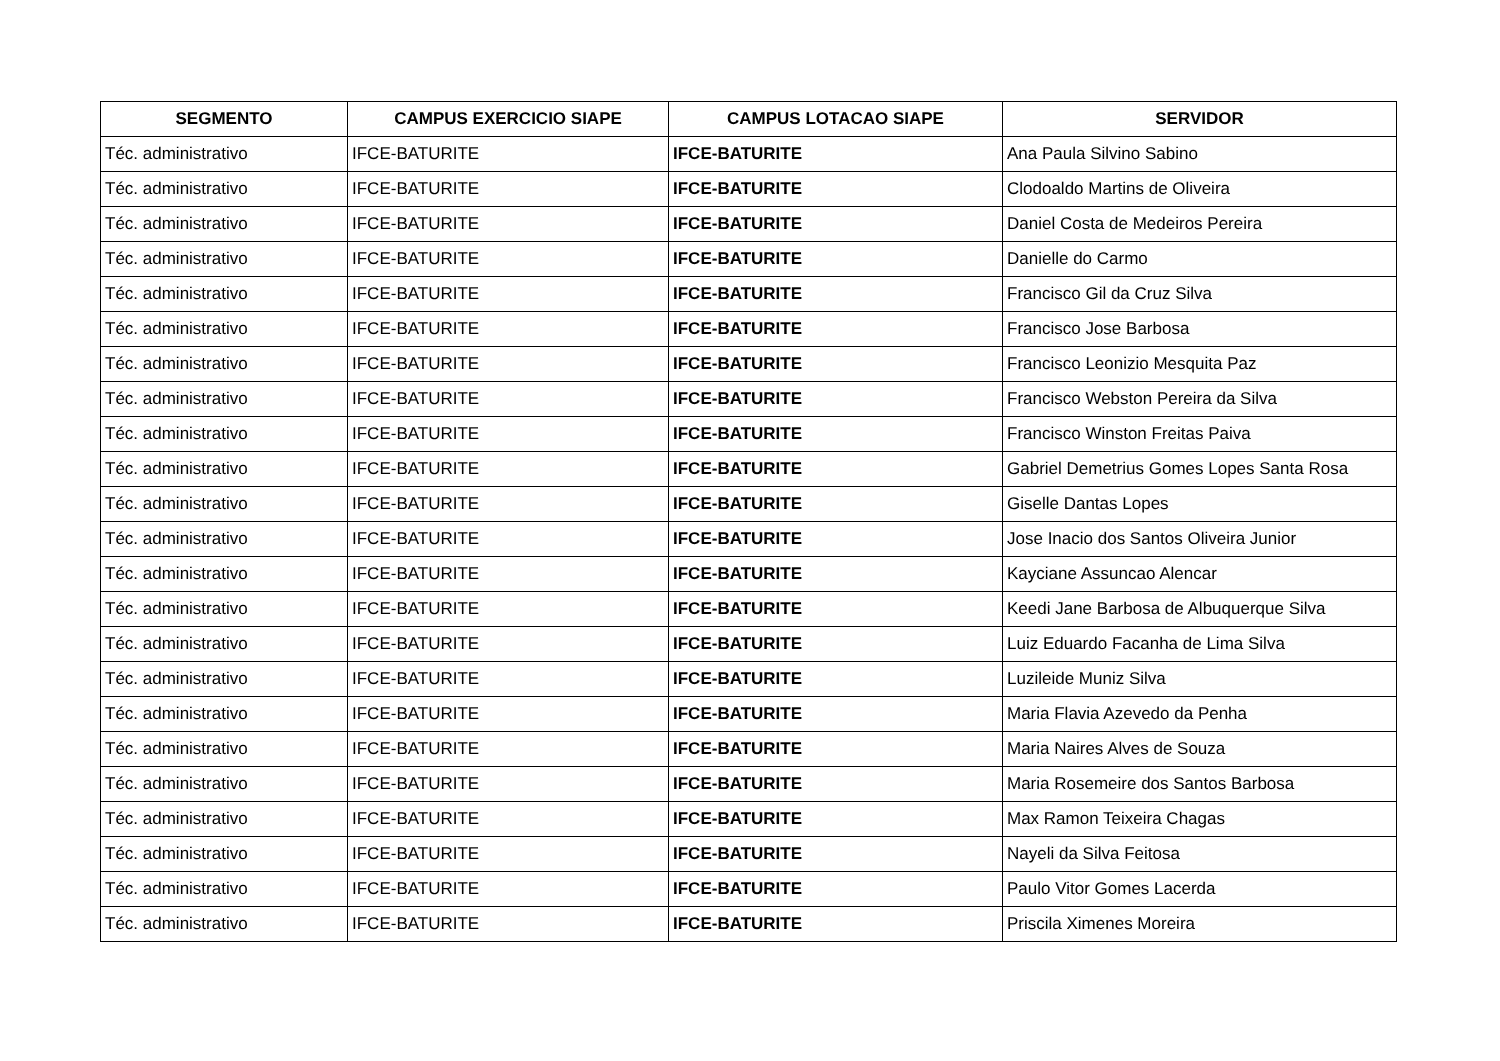| SEGMENTO | CAMPUS EXERCICIO SIAPE | CAMPUS LOTACAO SIAPE | SERVIDOR |
| --- | --- | --- | --- |
| Téc. administrativo | IFCE-BATURITE | IFCE-BATURITE | Ana Paula Silvino Sabino |
| Téc. administrativo | IFCE-BATURITE | IFCE-BATURITE | Clodoaldo Martins de Oliveira |
| Téc. administrativo | IFCE-BATURITE | IFCE-BATURITE | Daniel Costa de Medeiros Pereira |
| Téc. administrativo | IFCE-BATURITE | IFCE-BATURITE | Danielle do Carmo |
| Téc. administrativo | IFCE-BATURITE | IFCE-BATURITE | Francisco Gil da Cruz Silva |
| Téc. administrativo | IFCE-BATURITE | IFCE-BATURITE | Francisco Jose Barbosa |
| Téc. administrativo | IFCE-BATURITE | IFCE-BATURITE | Francisco Leonizio Mesquita Paz |
| Téc. administrativo | IFCE-BATURITE | IFCE-BATURITE | Francisco Webston Pereira da Silva |
| Téc. administrativo | IFCE-BATURITE | IFCE-BATURITE | Francisco Winston Freitas Paiva |
| Téc. administrativo | IFCE-BATURITE | IFCE-BATURITE | Gabriel Demetrius Gomes Lopes Santa Rosa |
| Téc. administrativo | IFCE-BATURITE | IFCE-BATURITE | Giselle Dantas Lopes |
| Téc. administrativo | IFCE-BATURITE | IFCE-BATURITE | Jose Inacio dos Santos Oliveira Junior |
| Téc. administrativo | IFCE-BATURITE | IFCE-BATURITE | Kayciane Assuncao Alencar |
| Téc. administrativo | IFCE-BATURITE | IFCE-BATURITE | Keedi Jane Barbosa de Albuquerque Silva |
| Téc. administrativo | IFCE-BATURITE | IFCE-BATURITE | Luiz Eduardo Facanha de Lima Silva |
| Téc. administrativo | IFCE-BATURITE | IFCE-BATURITE | Luzileide Muniz Silva |
| Téc. administrativo | IFCE-BATURITE | IFCE-BATURITE | Maria Flavia Azevedo da Penha |
| Téc. administrativo | IFCE-BATURITE | IFCE-BATURITE | Maria Naires Alves de Souza |
| Téc. administrativo | IFCE-BATURITE | IFCE-BATURITE | Maria Rosemeire dos Santos Barbosa |
| Téc. administrativo | IFCE-BATURITE | IFCE-BATURITE | Max Ramon Teixeira Chagas |
| Téc. administrativo | IFCE-BATURITE | IFCE-BATURITE | Nayeli da Silva Feitosa |
| Téc. administrativo | IFCE-BATURITE | IFCE-BATURITE | Paulo Vitor Gomes Lacerda |
| Téc. administrativo | IFCE-BATURITE | IFCE-BATURITE | Priscila Ximenes Moreira |